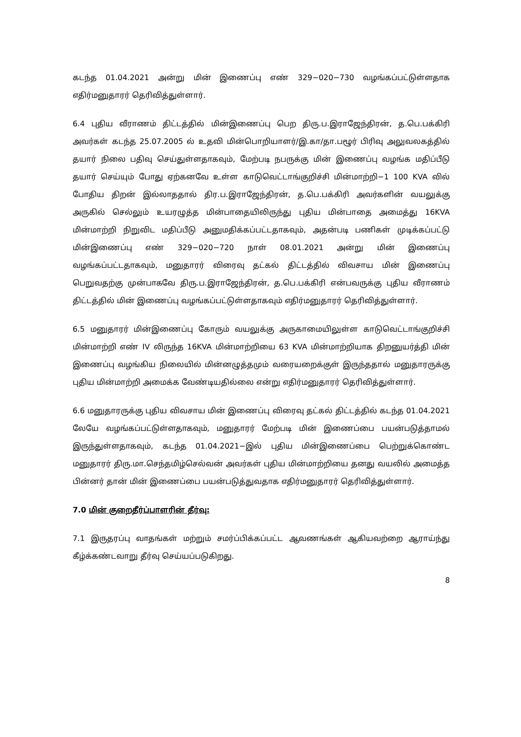கடந்த 01.04.2021 அன்று மின் இணைப்பு எண் 329−020−730 வழங்கப்பட்டுள்ளதாக எதிர்மனுதாரர் தெரிவித்துள்ளார்.
6.4 புதிய வீராணம் திட்டத்தில் மின்இணைப்பு பெற திரு.ப.இராஜேந்திரன், த.பெ.பக்கிரி அவர்கள் கடந்த 25.07.2005 ல் உதவி மின்பொறியாளர்/இ.கா/தா.பழூர் பிரிவு அலுவலகத்தில் தயார் நிலை பதிவு செய்துள்ளதாகவும், மேற்படி நபருக்கு மின் இணைப்பு வழங்க மதிப்பீடு தயார் செய்யும் போது ஏற்கனவே உள்ள காடுவெட்டாங்குறிச்சி மின்மாற்றி−1 100 KVA வில் போதிய திறன் இல்லாததால் திர.ப.இராஜேந்திரன், த.பெ.பக்கிரி அவர்களின் வயலுக்கு அருகில் செல்லும் உயரழுத்த மின்பாதையிலிருந்து புதிய மின்பாதை அமைத்து 16KVA மின்மாற்றி நிறுவிட மதிப்பீடு அனுமதிக்கப்பட்டதாகவும், அதன்படி பணிகள் முடிக்கப்பட்டு மின்இணைப்பு எண் 329−020−720 நாள் 08.01.2021 அன்று மின் இணைப்பு வழங்கப்பட்டதாகவும், மனுதாரர் விரைவு தட்கல் திட்டத்தில் விவசாய மின் இணைப்பு பெறுவதற்கு முன்பாகவே திரு.ப.இராஜேந்திரன், த.பெ.பக்கிரி என்பவருக்கு புதிய வீராணம் திட்டத்தில் மின் இணைப்பு வழங்கப்பட்டுள்ளதாகவும் எதிர்மனுதாரர் தெரிவித்துள்ளார்.
6.5 மனுதாரர் மின்இணைப்பு கோரும் வயலுக்கு அருகாமையிலுள்ள காடுவெட்டாங்குறிச்சி மின்மாற்றி எண் IV லிருந்த 16KVA மின்மாற்றியை 63 KVA மின்மாற்றியாக திறனுயர்த்தி மின் இணைப்பு வழங்கிய நிலையில் மின்னழுத்தமும் வரையறைக்குள் இருந்ததால் மனுதாரருக்கு புதிய மின்மாற்றி அமைக்க வேண்டியதில்லை என்று எதிர்மனுதாரர் தெரிவித்துள்ளார்.
6.6 மனுதாரருக்கு புதிய விவசாய மின் இணைப்பு விரைவு தட்கல் திட்டத்தில் கடந்த 01.04.2021 லேயே வழங்கப்பட்டுள்ளதாகவும், மனுதாரர் மேற்படி மின் இணைப்பை பயன்படுத்தாமல் இருந்துள்ளதாகவும், கடந்த 01.04.2021−இல் புதிய மின்இணைப்பை பெற்றுக்கொண்ட மனுதாரர் திரு.மா.செந்தமிழ்செல்வன் அவர்கள் புதிய மின்மாற்றியை தனது வயலில் அமைத்த பின்னர் தான் மின் இணைப்பை பயன்படுத்துவதாக எதிர்மனுதாரர் தெரிவித்துள்ளார்.
7.0 மின் குறைதீர்ப்பாளரின் தீர்வு:
7.1 இருதரப்பு வாதங்கள் மற்றும் சமர்ப்பிக்கப்பட்ட ஆவணங்கள் ஆகியவற்றை ஆராய்ந்து கீழ்க்கண்டவாறு தீர்வு செய்யப்படுகிறது.
8